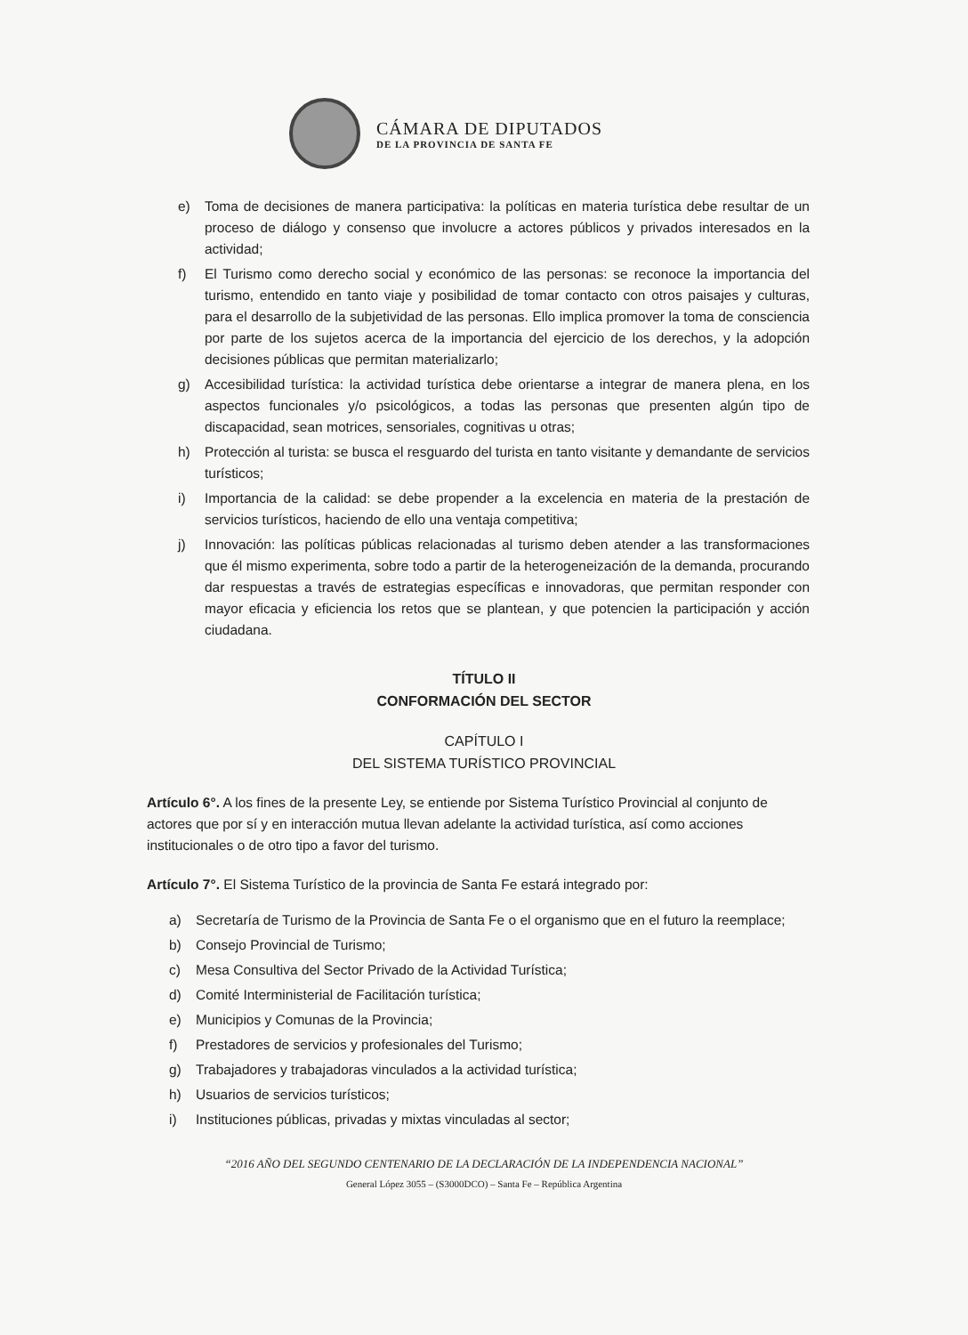CÁMARA DE DIPUTADOS
DE LA PROVINCIA DE SANTA FE
e) Toma de decisiones de manera participativa: la políticas en materia turística debe resultar de un proceso de diálogo y consenso que involucre a actores públicos y privados interesados en la actividad;
f) El Turismo como derecho social y económico de las personas: se reconoce la importancia del turismo, entendido en tanto viaje y posibilidad de tomar contacto con otros paisajes y culturas, para el desarrollo de la subjetividad de las personas. Ello implica promover la toma de consciencia por parte de los sujetos acerca de la importancia del ejercicio de los derechos, y la adopción decisiones públicas que permitan materializarlo;
g) Accesibilidad turística: la actividad turística debe orientarse a integrar de manera plena, en los aspectos funcionales y/o psicológicos, a todas las personas que presenten algún tipo de discapacidad, sean motrices, sensoriales, cognitivas u otras;
h) Protección al turista: se busca el resguardo del turista en tanto visitante y demandante de servicios turísticos;
i) Importancia de la calidad: se debe propender a la excelencia en materia de la prestación de servicios turísticos, haciendo de ello una ventaja competitiva;
j) Innovación: las políticas públicas relacionadas al turismo deben atender a las transformaciones que él mismo experimenta, sobre todo a partir de la heterogeneización de la demanda, procurando dar respuestas a través de estrategias específicas e innovadoras, que permitan responder con mayor eficacia y eficiencia los retos que se plantean, y que potencien la participación y acción ciudadana.
TÍTULO II
CONFORMACIÓN DEL SECTOR
CAPÍTULO I
DEL SISTEMA TURÍSTICO PROVINCIAL
Artículo 6°. A los fines de la presente Ley, se entiende por Sistema Turístico Provincial al conjunto de actores que por sí y en interacción mutua llevan adelante la actividad turística, así como acciones institucionales o de otro tipo a favor del turismo.
Artículo 7°. El Sistema Turístico de la provincia de Santa Fe estará integrado por:
a) Secretaría de Turismo de la Provincia de Santa Fe o el organismo que en el futuro la reemplace;
b) Consejo Provincial de Turismo;
c) Mesa Consultiva del Sector Privado de la Actividad Turística;
d) Comité Interministerial de Facilitación turística;
e) Municipios y Comunas de la Provincia;
f) Prestadores de servicios y profesionales del Turismo;
g) Trabajadores y trabajadoras vinculados a la actividad turística;
h) Usuarios de servicios turísticos;
i) Instituciones públicas, privadas y mixtas vinculadas al sector;
“2016 AÑO DEL SEGUNDO CENTENARIO DE LA DECLARACIÓN DE LA INDEPENDENCIA NACIONAL”
General López 3055 – (S3000DCO) – Santa Fe – República Argentina